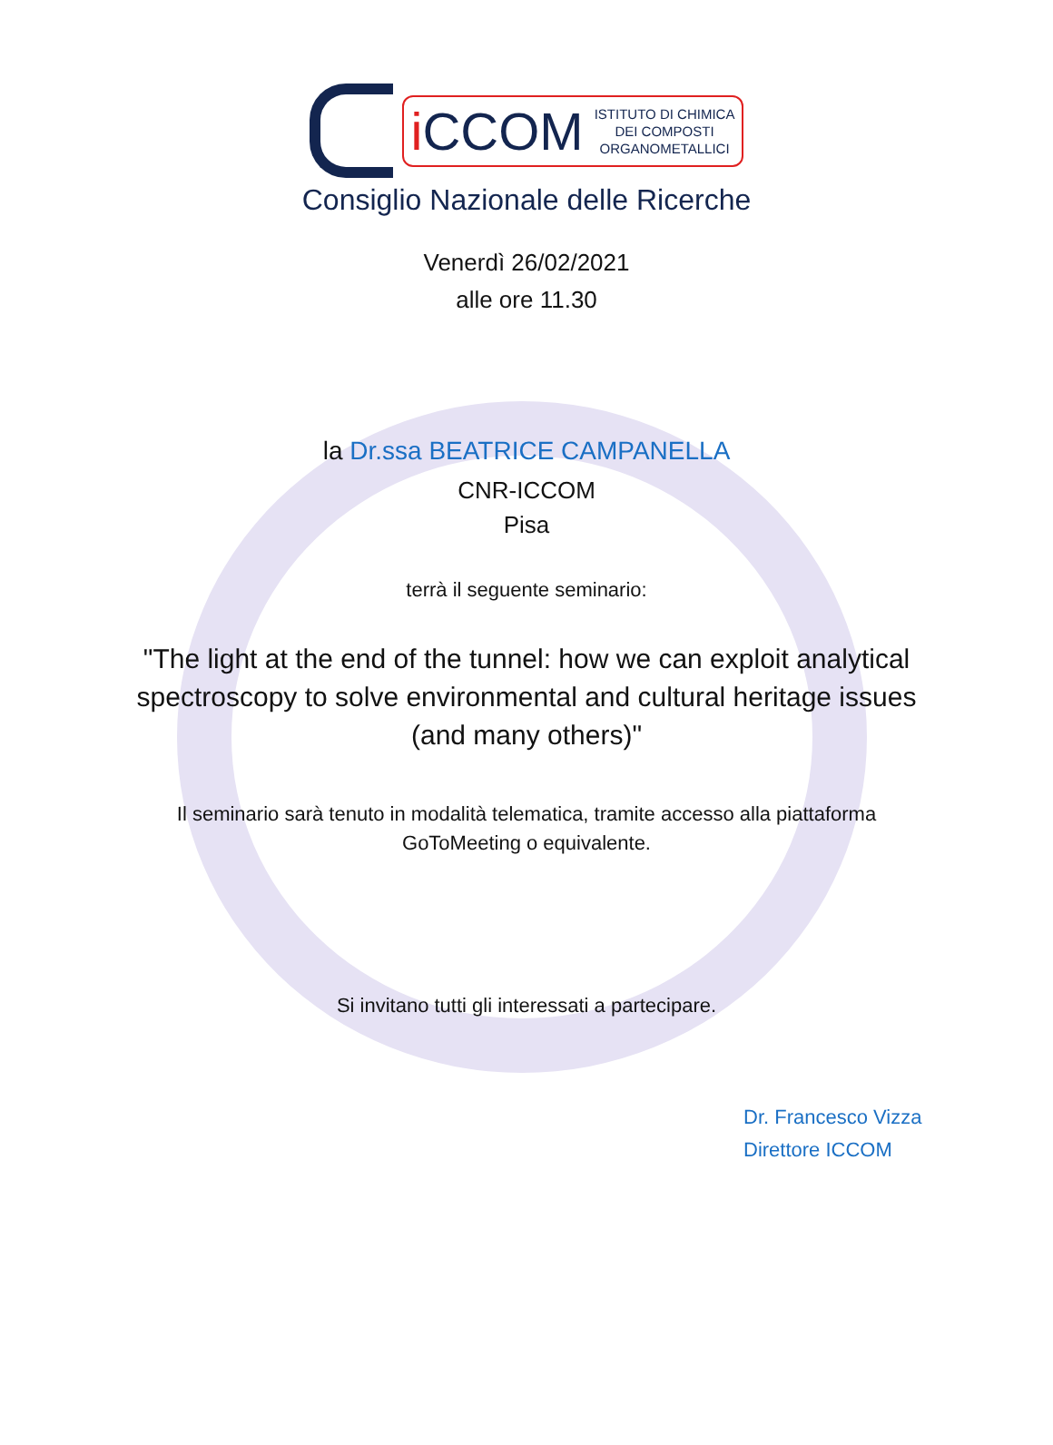i CCOM
ISTITUTO DI CHIMICA
DEI COMPOSTI
ORGANOMETALLICI
Consiglio Nazionale delle Ricerche
Venerdì 26/02/2021
alle ore 11.30
la Dr.ssa BEATRICE CAMPANELLA
CNR-ICCOM
Pisa
terrà il seguente seminario:
"The light at the end of the tunnel: how we can exploit analytical
spectroscopy to solve environmental and cultural heritage issues
(and many others)"
Il seminario sarà tenuto in modalità telematica, tramite accesso alla piattaforma
GoToMeeting o equivalente.
Si invitano tutti gli interessati a partecipare.
Dr. Francesco Vizza
Direttore ICCOM